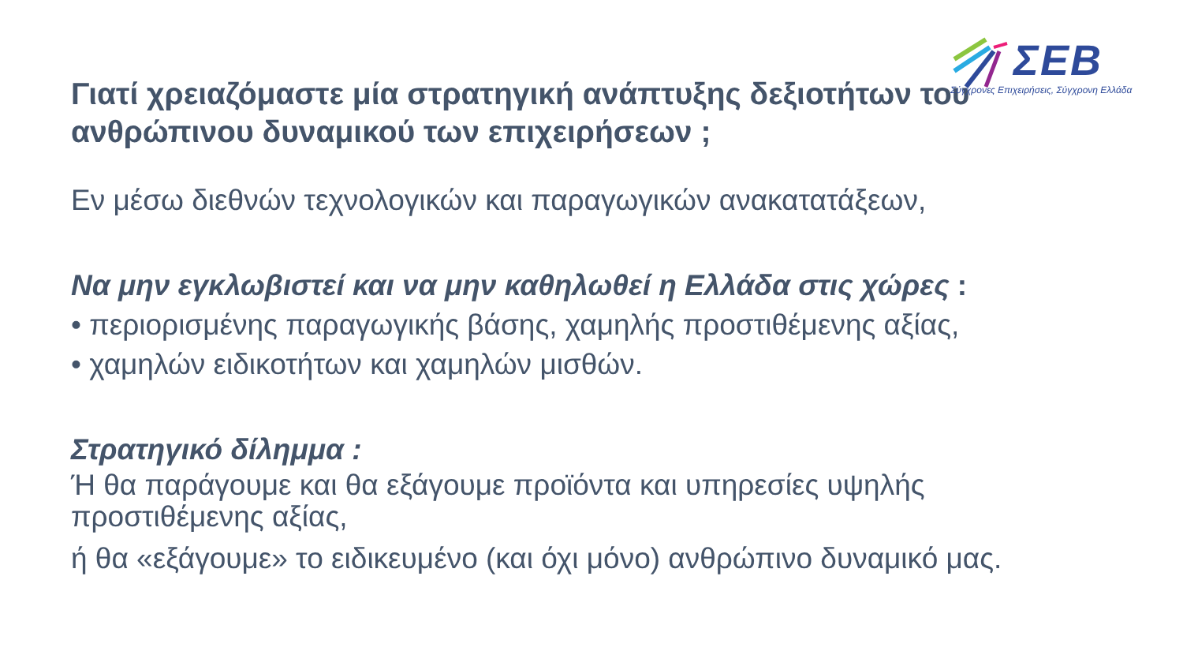ΣΕΒ
Σύγχρονες Επιχειρήσεις, Σύγχρονη Ελλάδα
Γιατί χρειαζόμαστε μία στρατηγική ανάπτυξης δεξιοτήτων του ανθρώπινου δυναμικού των επιχειρήσεων ;
Εν μέσω διεθνών τεχνολογικών και παραγωγικών ανακατατάξεων,
Να μην εγκλωβιστεί και να μην καθηλωθεί η Ελλάδα στις χώρες :
• περιορισμένης παραγωγικής βάσης, χαμηλής προστιθέμενης αξίας,
• χαμηλών ειδικοτήτων και χαμηλών μισθών.
Στρατηγικό δίλημμα :
Ή θα παράγουμε και θα εξάγουμε προϊόντα και υπηρεσίες υψηλής προστιθέμενης αξίας,
ή θα «εξάγουμε» το ειδικευμένο (και όχι μόνο) ανθρώπινο δυναμικό μας.